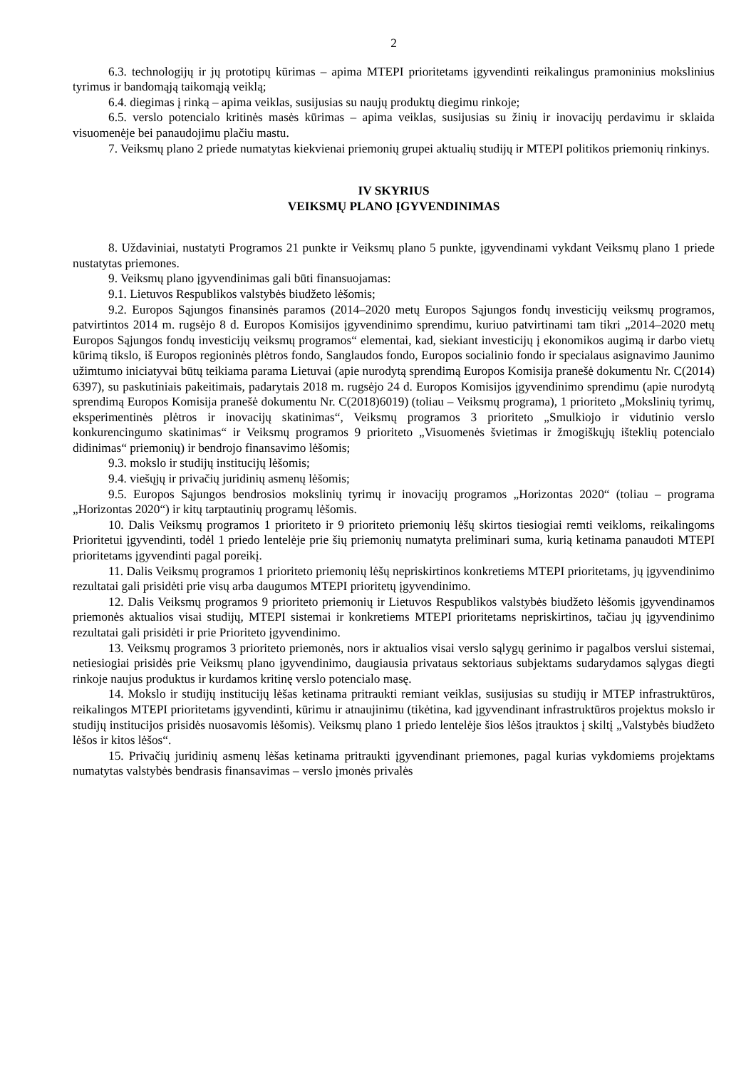2
6.3. technologijų ir jų prototipų kūrimas – apima MTEPI prioritetams įgyvendinti reikalingus pramoninius mokslinius tyrimus ir bandomąją taikomąją veiklą;
6.4. diegimas į rinką – apima veiklas, susijusias su naujų produktų diegimu rinkoje;
6.5. verslo potencialo kritinės masės kūrimas – apima veiklas, susijusias su žinių ir inovacijų perdavimu ir sklaida visuomenėje bei panaudojimu plačiu mastu.
7. Veiksmų plano 2 priede numatytas kiekvienai priemonių grupei aktualių studijų ir MTEPI politikos priemonių rinkinys.
IV SKYRIUS
VEIKSMŲ PLANO ĮGYVENDINIMAS
8. Uždaviniai, nustatyti Programos 21 punkte ir Veiksmų plano 5 punkte, įgyvendinami vykdant Veiksmų plano 1 priede nustatytas priemones.
9. Veiksmų plano įgyvendinimas gali būti finansuojamas:
9.1. Lietuvos Respublikos valstybės biudžeto lėšomis;
9.2. Europos Sąjungos finansinės paramos (2014–2020 metų Europos Sąjungos fondų investicijų veiksmų programos, patvirtintos 2014 m. rugsėjo 8 d. Europos Komisijos įgyvendinimo sprendimu, kuriuo patvirtinami tam tikri „2014–2020 metų Europos Sąjungos fondų investicijų veiksmų programos“ elementai, kad, siekiant investicijų į ekonomikos augimą ir darbo vietų kūrimą tikslo, iš Europos regioninės plėtros fondo, Sanglaudos fondo, Europos socialinio fondo ir specialaus asignavimo Jaunimo užimtumo iniciatyvai būtų teikiama parama Lietuvai (apie nurodytą sprendimą Europos Komisija pranešė dokumentu Nr. C(2014) 6397), su paskutiniais pakeitimais, padarytais 2018 m. rugsėjo 24 d. Europos Komisijos įgyvendinimo sprendimu (apie nurodytą sprendimą Europos Komisija pranešė dokumentu Nr. C(2018)6019) (toliau – Veiksmų programa), 1 prioriteto „Mokslinių tyrimų, eksperimentinės plėtros ir inovacijų skatinimas“, Veiksmų programos 3 prioriteto „Smulkiojo ir vidutinio verslo konkurencingumo skatinimas“ ir Veiksmų programos 9 prioriteto „Visuomenės švietimas ir žmogiškųjų išteklių potencialo didinimas“ priemonių) ir bendrojo finansavimo lėšomis;
9.3. mokslo ir studijų institucijų lėšomis;
9.4. viešųjų ir privačių juridinių asmenų lėšomis;
9.5. Europos Sąjungos bendrosios mokslinių tyrimų ir inovacijų programos „Horizontas 2020“ (toliau – programa „Horizontas 2020“) ir kitų tarptautinių programų lėšomis.
10. Dalis Veiksmų programos 1 prioriteto ir 9 prioriteto priemonių lėšų skirtos tiesiogiai remti veikloms, reikalingoms Prioritetui įgyvendinti, todėl 1 priedo lentelėje prie šių priemonių numatyta preliminari suma, kurią ketinama panaudoti MTEPI prioritetams įgyvendinti pagal poreikį.
11. Dalis Veiksmų programos 1 prioriteto priemonių lėšų nepriskirtinos konkretiems MTEPI prioritetams, jų įgyvendinimo rezultatai gali prisidėti prie visų arba daugumos MTEPI prioritetų įgyvendinimo.
12. Dalis Veiksmų programos 9 prioriteto priemonių ir Lietuvos Respublikos valstybės biudžeto lėšomis įgyvendinamos priemonės aktualios visai studijų, MTEPI sistemai ir konkretiems MTEPI prioritetams nepriskirtinos, tačiau jų įgyvendinimo rezultatai gali prisidėti ir prie Prioriteto įgyvendinimo.
13. Veiksmų programos 3 prioriteto priemonės, nors ir aktualios visai verslo sąlygų gerinimo ir pagalbos verslui sistemai, netiesiogiai prisidės prie Veiksmų plano įgyvendinimo, daugiausia privataus sektoriaus subjektams sudarydamos sąlygas diegti rinkoje naujus produktus ir kurdamos kritinę verslo potencialo masę.
14. Mokslo ir studijų institucijų lėšas ketinama pritraukti remiant veiklas, susijusias su studijų ir MTEP infrastruktūros, reikalingos MTEPI prioritetams įgyvendinti, kūrimu ir atnaujinimu (tikėtina, kad įgyvendinant infrastruktūros projektus mokslo ir studijų institucijos prisidės nuosavomis lėšomis). Veiksmų plano 1 priedo lentelėje šios lėšos įtrauktos į skiltį „Valstybės biudžeto lėšos ir kitos lėšos“.
15. Privačių juridinių asmenų lėšas ketinama pritraukti įgyvendinant priemones, pagal kurias vykdomiems projektams numatytas valstybės bendrasis finansavimas – verslo įmonės privalės